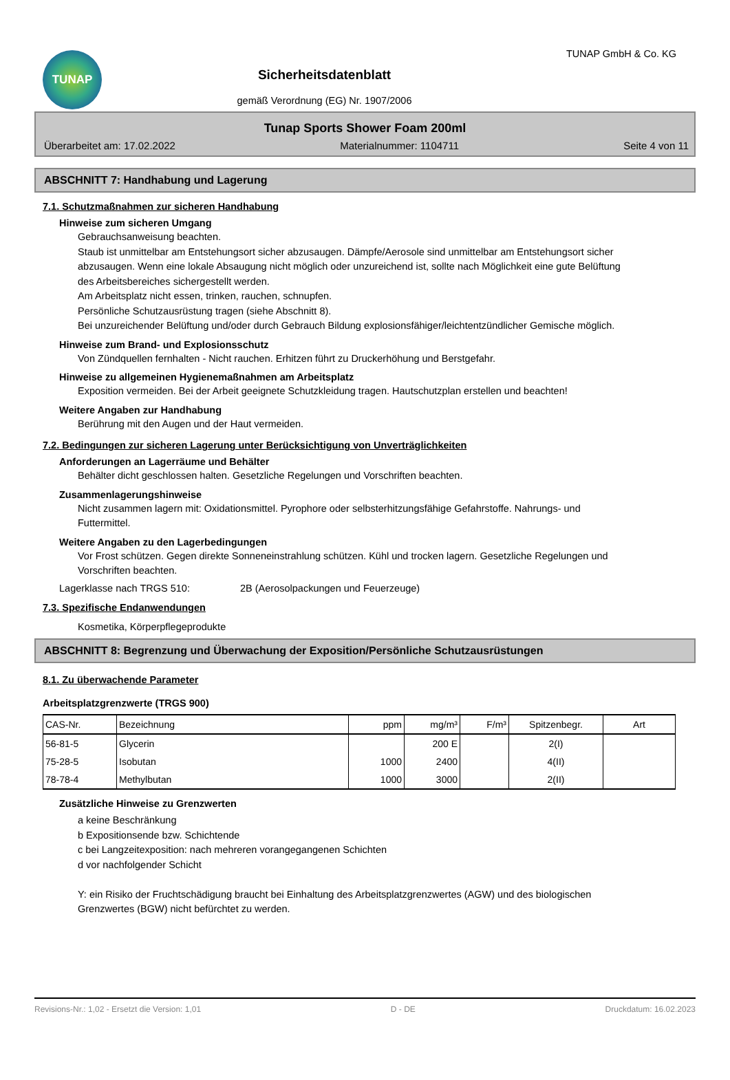TUNAP
Sicherheitsdatenblatt
gemäß Verordnung (EG) Nr. 1907/2006
TUNAP GmbH & Co. KG
Tunap Sports Shower Foam 200ml
Überarbeitet am: 17.02.2022 Materialnummer: 1104711 Seite 4 von 11
ABSCHNITT 7: Handhabung und Lagerung
7.1. Schutzmaßnahmen zur sicheren Handhabung
Hinweise zum sicheren Umgang
Gebrauchsanweisung beachten.
Staub ist unmittelbar am Entstehungsort sicher abzusaugen. Dämpfe/Aerosole sind unmittelbar am Entstehungsort sicher abzusaugen. Wenn eine lokale Absaugung nicht möglich oder unzureichend ist, sollte nach Möglichkeit eine gute Belüftung des Arbeitsbereiches sichergestellt werden.
Am Arbeitsplatz nicht essen, trinken, rauchen, schnupfen.
Persönliche Schutzausrüstung tragen (siehe Abschnitt 8).
Bei unzureichender Belüftung und/oder durch Gebrauch Bildung explosionsfähiger/leichtentzündlicher Gemische möglich.
Hinweise zum Brand- und Explosionsschutz
Von Zündquellen fernhalten - Nicht rauchen. Erhitzen führt zu Druckerhöhung und Berstgefahr.
Hinweise zu allgemeinen Hygienemaßnahmen am Arbeitsplatz
Exposition vermeiden. Bei der Arbeit geeignete Schutzkleidung tragen. Hautschutzplan erstellen und beachten!
Weitere Angaben zur Handhabung
Berührung mit den Augen und der Haut vermeiden.
7.2. Bedingungen zur sicheren Lagerung unter Berücksichtigung von Unverträglichkeiten
Anforderungen an Lagerräume und Behälter
Behälter dicht geschlossen halten. Gesetzliche Regelungen und Vorschriften beachten.
Zusammenlagerungshinweise
Nicht zusammen lagern mit: Oxidationsmittel. Pyrophore oder selbsterhitzungsfähige Gefahrstoffe. Nahrungs- und Futtermittel.
Weitere Angaben zu den Lagerbedingungen
Vor Frost schützen. Gegen direkte Sonneneinstrahlung schützen. Kühl und trocken lagern. Gesetzliche Regelungen und Vorschriften beachten.
Lagerklasse nach TRGS 510: 2B (Aerosolpackungen und Feuerzeuge)
7.3. Spezifische Endanwendungen
Kosmetika, Körperpflegeprodukte
ABSCHNITT 8: Begrenzung und Überwachung der Exposition/Persönliche Schutzausrüstungen
8.1. Zu überwachende Parameter
Arbeitsplatzgrenzwerte (TRGS 900)
| CAS-Nr. | Bezeichnung | ppm | mg/m³ | F/m³ | Spitzenbegr. | Art |
| --- | --- | --- | --- | --- | --- | --- |
| 56-81-5 | Glycerin | | 200 E | | 2(I) | |
| 75-28-5 | Isobutan | 1000 | 2400 | | 4(II) | |
| 78-78-4 | Methylbutan | 1000 | 3000 | | 2(II) | |
Zusätzliche Hinweise zu Grenzwerten
a keine Beschränkung
b Expositionsende bzw. Schichtende
c bei Langzeitexposition: nach mehreren vorangegangenen Schichten
d vor nachfolgender Schicht
Y: ein Risiko der Fruchtschädigung braucht bei Einhaltung des Arbeitsplatzgrenzwertes (AGW) und des biologischen Grenzwertes (BGW) nicht befürchtet zu werden.
Revisions-Nr.: 1,02 - Ersetzt die Version: 1,01 D - DE Druckdatum: 16.02.2023